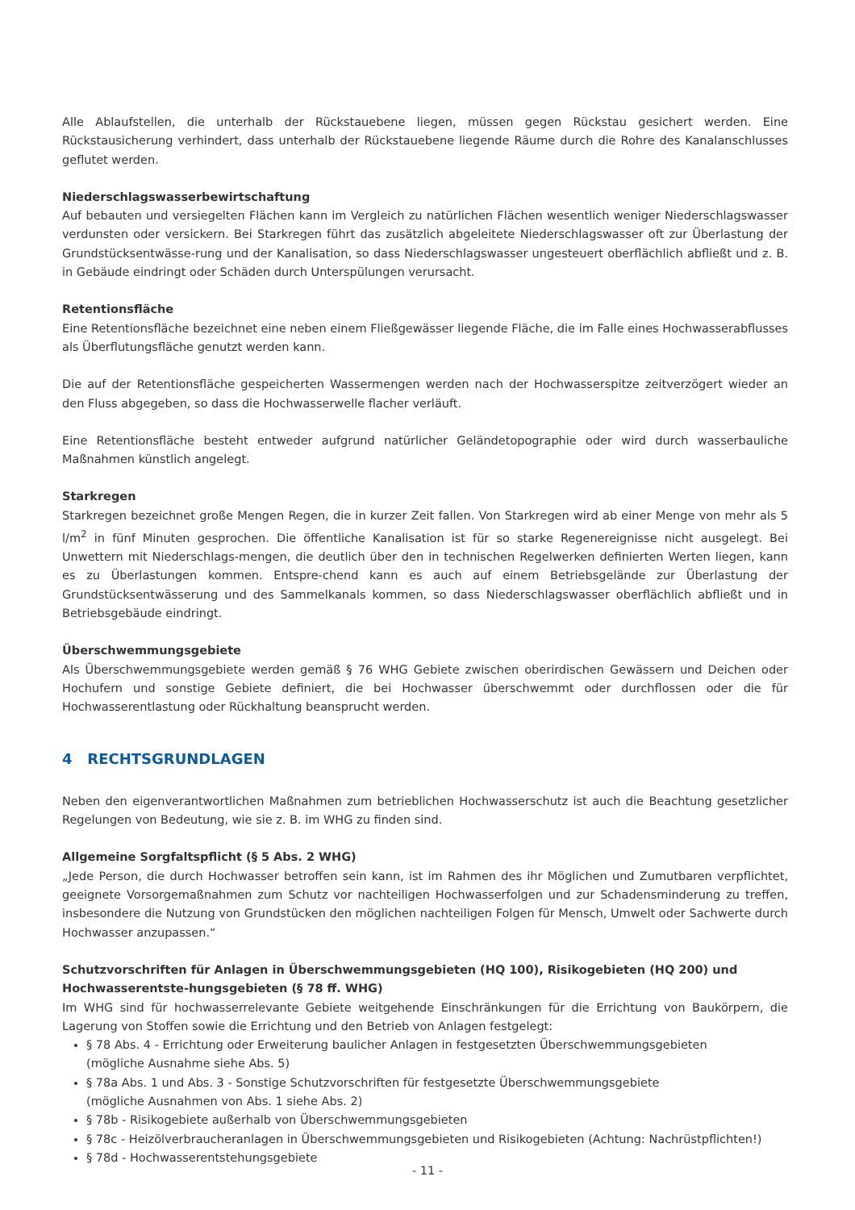Alle Ablaufstellen, die unterhalb der Rückstauebene liegen, müssen gegen Rückstau gesichert werden. Eine Rückstausicherung verhindert, dass unterhalb der Rückstauebene liegende Räume durch die Rohre des Kanalanschlusses geflutet werden.
Niederschlagswasserbewirtschaftung
Auf bebauten und versiegelten Flächen kann im Vergleich zu natürlichen Flächen wesentlich weniger Niederschlagswasser verdunsten oder versickern. Bei Starkregen führt das zusätzlich abgeleitete Niederschlagswasser oft zur Überlastung der Grundstücksentwässe-rung und der Kanalisation, so dass Niederschlagswasser ungesteuert oberflächlich abfließt und z. B. in Gebäude eindringt oder Schäden durch Unterspülungen verursacht.
Retentionsfläche
Eine Retentionsfläche bezeichnet eine neben einem Fließgewässer liegende Fläche, die im Falle eines Hochwasserabflusses als Überflutungsfläche genutzt werden kann.
Die auf der Retentionsfläche gespeicherten Wassermengen werden nach der Hochwasserspitze zeitverzögert wieder an den Fluss abgegeben, so dass die Hochwasserwelle flacher verläuft.
Eine Retentionsfläche besteht entweder aufgrund natürlicher Geländetopographie oder wird durch wasserbauliche Maßnahmen künstlich angelegt.
Starkregen
Starkregen bezeichnet große Mengen Regen, die in kurzer Zeit fallen. Von Starkregen wird ab einer Menge von mehr als 5 l/m<sup>2</sup> in fünf Minuten gesprochen. Die öffentliche Kanalisation ist für so starke Regenereignisse nicht ausgelegt. Bei Unwettern mit Niederschlags-mengen, die deutlich über den in technischen Regelwerken definierten Werten liegen, kann es zu Überlastungen kommen. Entspre-chend kann es auch auf einem Betriebsgelände zur Überlastung der Grundstücksentwässerung und des Sammelkanals kommen, so dass Niederschlagswasser oberflächlich abfließt und in Betriebsgebäude eindringt.
Überschwemmungsgebiete
Als Überschwemmungsgebiete werden gemäß § 76 WHG Gebiete zwischen oberirdischen Gewässern und Deichen oder Hochufern und sonstige Gebiete definiert, die bei Hochwasser überschwemmt oder durchflossen oder die für Hochwasserentlastung oder Rückhaltung beansprucht werden.
4 RECHTSGRUNDLAGEN
Neben den eigenverantwortlichen Maßnahmen zum betrieblichen Hochwasserschutz ist auch die Beachtung gesetzlicher Regelungen von Bedeutung, wie sie z. B. im WHG zu finden sind.
Allgemeine Sorgfaltspflicht (§ 5 Abs. 2 WHG)
„Jede Person, die durch Hochwasser betroffen sein kann, ist im Rahmen des ihr Möglichen und Zumutbaren verpflichtet, geeignete Vorsorgemaßnahmen zum Schutz vor nachteiligen Hochwasserfolgen und zur Schadensminderung zu treffen, insbesondere die Nutzung von Grundstücken den möglichen nachteiligen Folgen für Mensch, Umwelt oder Sachwerte durch Hochwasser anzupassen.“
Schutzvorschriften für Anlagen in Überschwemmungsgebieten (HQ 100), Risikogebieten (HQ 200) und Hochwasserentste-hungsgebieten (§ 78 ff. WHG)
Im WHG sind für hochwasserrelevante Gebiete weitgehende Einschränkungen für die Errichtung von Baukörpern, die Lagerung von Stoffen sowie die Errichtung und den Betrieb von Anlagen festgelegt:
§ 78 Abs. 4 - Errichtung oder Erweiterung baulicher Anlagen in festgesetzten Überschwemmungsgebieten
(mögliche Ausnahme siehe Abs. 5)
§ 78a Abs. 1 und Abs. 3 - Sonstige Schutzvorschriften für festgesetzte Überschwemmungsgebiete
(mögliche Ausnahmen von Abs. 1 siehe Abs. 2)
§ 78b - Risikogebiete außerhalb von Überschwemmungsgebieten
§ 78c - Heizölverbraucheranlagen in Überschwemmungsgebieten und Risikogebieten (Achtung: Nachrüstpflichten!)
§ 78d - Hochwasserentstehungsgebiete
- 11 -